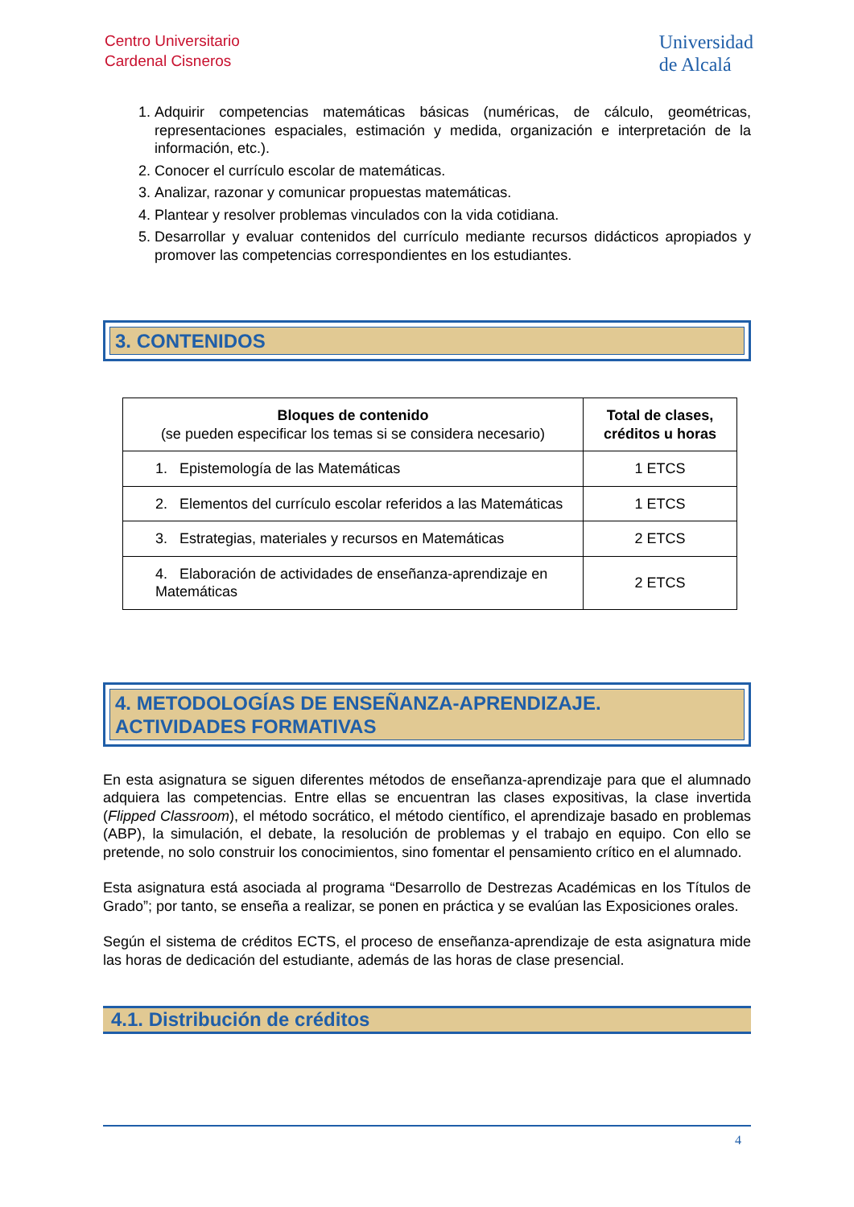Centro Universitario
Cardenal Cisneros
Universidad
de Alcalá
1. Adquirir competencias matemáticas básicas (numéricas, de cálculo, geométricas, representaciones espaciales, estimación y medida, organización e interpretación de la información, etc.).
2. Conocer el currículo escolar de matemáticas.
3. Analizar, razonar y comunicar propuestas matemáticas.
4. Plantear y resolver problemas vinculados con la vida cotidiana.
5. Desarrollar y evaluar contenidos del currículo mediante recursos didácticos apropiados y promover las competencias correspondientes en los estudiantes.
3. CONTENIDOS
| Bloques de contenido (se pueden especificar los temas si se considera necesario) | Total de clases, créditos u horas |
| --- | --- |
| 1. Epistemología de las Matemáticas | 1 ETCS |
| 2. Elementos del currículo escolar referidos a las Matemáticas | 1 ETCS |
| 3. Estrategias, materiales y recursos en Matemáticas | 2 ETCS |
| 4. Elaboración de actividades de enseñanza-aprendizaje en Matemáticas | 2 ETCS |
4. METODOLOGÍAS DE ENSEÑANZA-APRENDIZAJE.
ACTIVIDADES FORMATIVAS
En esta asignatura se siguen diferentes métodos de enseñanza-aprendizaje para que el alumnado adquiera las competencias. Entre ellas se encuentran las clases expositivas, la clase invertida (Flipped Classroom), el método socrático, el método científico, el aprendizaje basado en problemas (ABP), la simulación, el debate, la resolución de problemas y el trabajo en equipo. Con ello se pretende, no solo construir los conocimientos, sino fomentar el pensamiento crítico en el alumnado.
Esta asignatura está asociada al programa “Desarrollo de Destrezas Académicas en los Títulos de Grado”; por tanto, se enseña a realizar, se ponen en práctica y se evalúan las Exposiciones orales.
Según el sistema de créditos ECTS, el proceso de enseñanza-aprendizaje de esta asignatura mide las horas de dedicación del estudiante, además de las horas de clase presencial.
4.1. Distribución de créditos
4